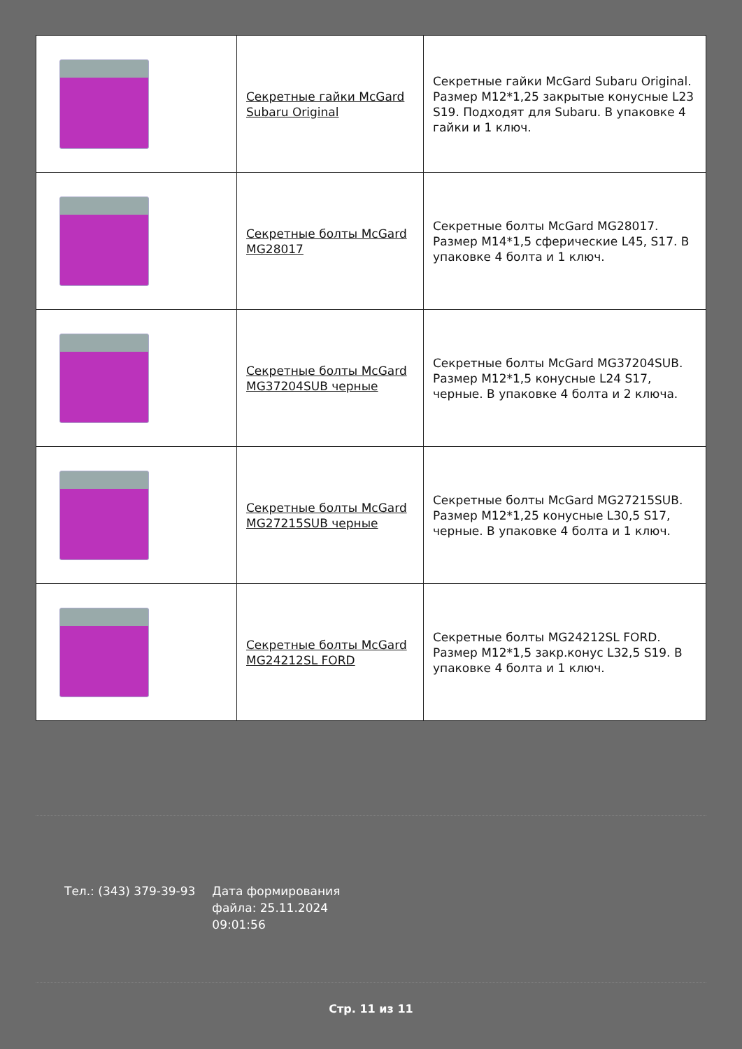| | Секретные гайки McGard Subaru Original | Секретные гайки McGard Subaru Original. Размер M12*1,25 закрытые конусные L23 S19. Подходят для Subaru. В упаковке 4 гайки и 1 ключ. |
| | Секретные болты McGard MG28017 | Секретные болты McGard MG28017. Размер М14*1,5 сферические L45, S17. В упаковке 4 болта и 1 ключ. |
| | Секретные болты McGard MG37204SUB черные | Секретные болты McGard MG37204SUB. Размер M12*1,5 конусные L24 S17, черные. В упаковке 4 болта и 2 ключа. |
| | Секретные болты McGard MG27215SUB черные | Секретные болты McGard MG27215SUB. Размер M12*1,25 конусные L30,5 S17, черные. В упаковке 4 болта и 1 ключ. |
| | Секретные болты McGard MG24212SL FORD | Секретные болты MG24212SL FORD. Размер M12*1,5 закр.конус L32,5 S19. В упаковке 4 болта и 1 ключ. |
Тел.: (343) 379-39-93 Дата формирования файла: 25.11.2024 09:01:56
Стр. 11 из 11